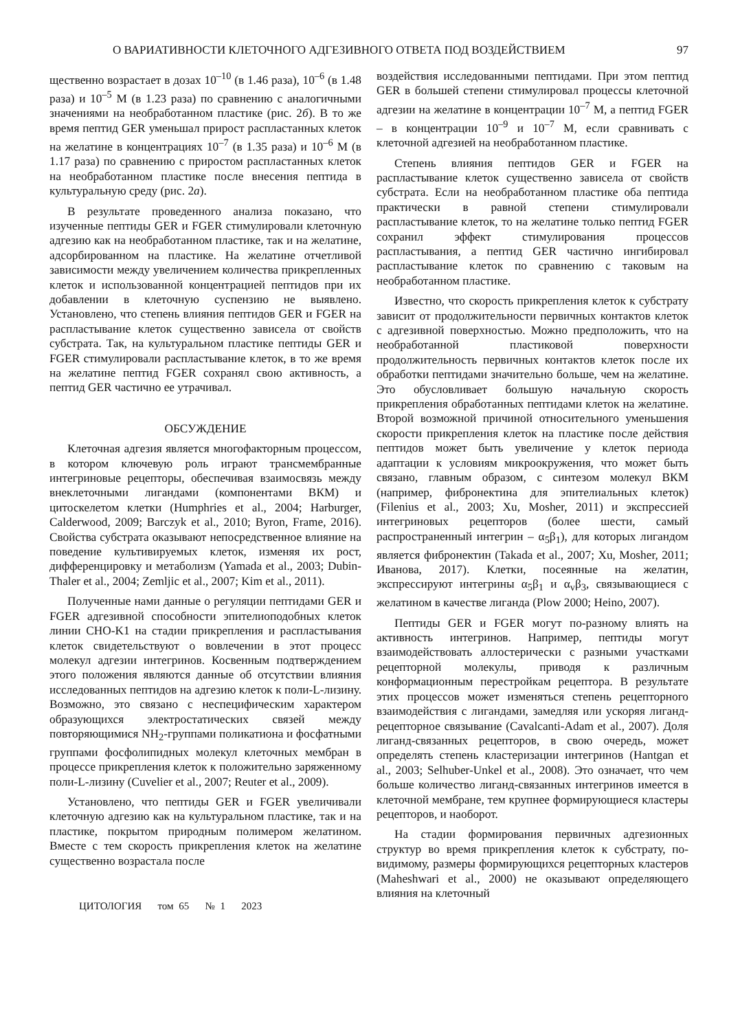О ВАРИАТИВНОСТИ КЛЕТОЧНОГО АДГЕЗИВНОГО ОТВЕТА ПОД ВОЗДЕЙСТВИЕМ 97
щественно возрастает в дозах 10<sup>–10</sup> (в 1.46 раза), 10<sup>–6</sup> (в 1.48 раза) и 10<sup>–5</sup> М (в 1.23 раза) по сравнению с аналогичными значениями на необработанном пластике (рис. 2б). В то же время пептид GER уменьшал прирост распластанных клеток на желатине в концентрациях 10<sup>–7</sup> (в 1.35 раза) и 10<sup>–6</sup> М (в 1.17 раза) по сравнению с приростом распластанных клеток на необработанном пластике после внесения пептида в культуральную среду (рис. 2а).
В результате проведенного анализа показано, что изученные пептиды GER и FGER стимулировали клеточную адгезию как на необработанном пластике, так и на желатине, адсорбированном на пластике. На желатине отчетливой зависимости между увеличением количества прикрепленных клеток и использованной концентрацией пептидов при их добавлении в клеточную суспензию не выявлено. Установлено, что степень влияния пептидов GER и FGER на распластывание клеток существенно зависела от свойств субстрата. Так, на культуральном пластике пептиды GER и FGER стимулировали распластывание клеток, в то же время на желатине пептид FGER сохранял свою активность, а пептид GER частично ее утрачивал.
ОБСУЖДЕНИЕ
Клеточная адгезия является многофакторным процессом, в котором ключевую роль играют трансмембранные интегриновые рецепторы, обеспечивая взаимосвязь между внеклеточными лигандами (компонентами ВКМ) и цитоскелетом клетки (Humphries et al., 2004; Harburger, Calderwood, 2009; Barczyk et al., 2010; Byron, Frame, 2016). Свойства субстрата оказывают непосредственное влияние на поведение культивируемых клеток, изменяя их рост, дифференцировку и метаболизм (Yamada et al., 2003; Dubin-Thaler et al., 2004; Zemljic et al., 2007; Kim et al., 2011).
Полученные нами данные о регуляции пептидами GER и FGER адгезивной способности эпителиоподобных клеток линии CHO-K1 на стадии прикрепления и распластывания клеток свидетельствуют о вовлечении в этот процесс молекул адгезии интегринов. Косвенным подтверждением этого положения являются данные об отсутствии влияния исследованных пептидов на адгезию клеток к поли-L-лизину. Возможно, это связано с неспецифическим характером образующихся электростатических связей между повторяющимися NH<sub>2</sub>-группами поликатиона и фосфатными группами фосфолипидных молекул клеточных мембран в процессе прикрепления клеток к положительно заряженному поли-L-лизину (Cuvelier et al., 2007; Reuter et al., 2009).
Установлено, что пептиды GER и FGER увеличивали клеточную адгезию как на культуральном пластике, так и на пластике, покрытом природным полимером желатином. Вместе с тем скорость прикрепления клеток на желатине существенно возрастала после
воздействия исследованными пептидами. При этом пептид GER в большей степени стимулировал процессы клеточной адгезии на желатине в концентрации 10<sup>–7</sup> М, а пептид FGER – в концентрации 10<sup>–9</sup> и 10<sup>–7</sup> М, если сравнивать с клеточной адгезией на необработанном пластике.
Степень влияния пептидов GER и FGER на распластывание клеток существенно зависела от свойств субстрата. Если на необработанном пластике оба пептида практически в равной степени стимулировали распластывание клеток, то на желатине только пептид FGER сохранил эффект стимулирования процессов распластывания, а пептид GER частично ингибировал распластывание клеток по сравнению с таковым на необработанном пластике.
Известно, что скорость прикрепления клеток к субстрату зависит от продолжительности первичных контактов клеток с адгезивной поверхностью. Можно предположить, что на необработанной пластиковой поверхности продолжительность первичных контактов клеток после их обработки пептидами значительно больше, чем на желатине. Это обусловливает большую начальную скорость прикрепления обработанных пептидами клеток на желатине. Второй возможной причиной относительного уменьшения скорости прикрепления клеток на пластике после действия пептидов может быть увеличение у клеток периода адаптации к условиям микроокружения, что может быть связано, главным образом, с синтезом молекул ВКМ (например, фибронектина для эпителиальных клеток) (Filenius et al., 2003; Xu, Mosher, 2011) и экспрессией интегриновых рецепторов (более шести, самый распространенный интегрин – α<sub>5</sub>β<sub>1</sub>), для которых лигандом является фибронектин (Takada et al., 2007; Xu, Mosher, 2011; Иванова, 2017). Клетки, посеянные на желатин, экспрессируют интегрины α<sub>5</sub>β<sub>1</sub> и α<sub>v</sub>β<sub>3</sub>, связывающиеся с желатином в качестве лиганда (Plow 2000; Heino, 2007).
Пептиды GER и FGER могут по-разному влиять на активность интегринов. Например, пептиды могут взаимодействовать аллостерически с разными участками рецепторной молекулы, приводя к различным конформационным перестройкам рецептора. В результате этих процессов может изменяться степень рецепторного взаимодействия с лигандами, замедляя или ускоряя лиганд-рецепторное связывание (Cavalcanti-Adam et al., 2007). Доля лиганд-связанных рецепторов, в свою очередь, может определять степень кластеризации интегринов (Hantgan et al., 2003; Selhuber-Unkel et al., 2008). Это означает, что чем больше количество лиганд-связанных интегринов имеется в клеточной мембране, тем крупнее формирующиеся кластеры рецепторов, и наоборот.
На стадии формирования первичных адгезионных структур во время прикрепления клеток к субстрату, по-видимому, размеры формирующихся рецепторных кластеров (Maheshwari et al., 2000) не оказывают определяющего влияния на клеточный
ЦИТОЛОГИЯ том 65 № 1 2023